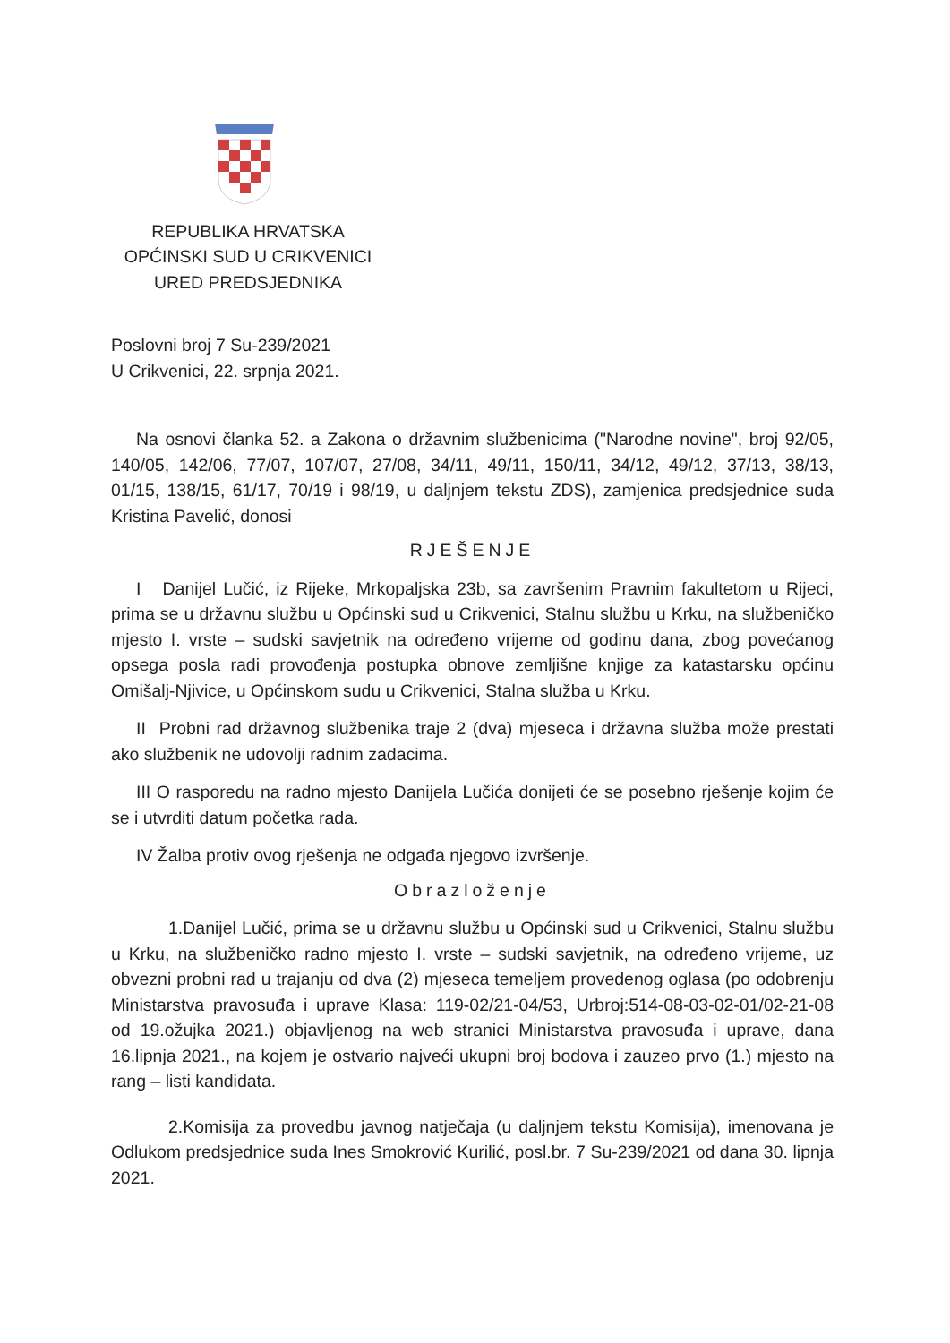REPUBLIKA HRVATSKA
OPĆINSKI SUD U CRIKVENICI
URED PREDSJEDNIKA
Poslovni broj 7 Su-239/2021
U Crikvenici, 22. srpnja 2021.
Na osnovi članka 52. a Zakona o državnim službenicima ("Narodne novine", broj 92/05, 140/05, 142/06, 77/07, 107/07, 27/08, 34/11, 49/11, 150/11, 34/12, 49/12, 37/13, 38/13, 01/15, 138/15, 61/17, 70/19 i 98/19, u daljnjem tekstu ZDS), zamjenica predsjednice suda Kristina Pavelić, donosi
RJEŠENJE
I Danijel Lučić, iz Rijeke, Mrkopaljska 23b, sa završenim Pravnim fakultetom u Rijeci, prima se u državnu službu u Općinski sud u Crikvenici, Stalnu službu u Krku, na službeničko mjesto I. vrste – sudski savjetnik na određeno vrijeme od godinu dana, zbog povećanog opsega posla radi provođenja postupka obnove zemljišne knjige za katastarsku općinu Omišalj-Njivice, u Općinskom sudu u Crikvenici, Stalna služba u Krku.
II Probni rad državnog službenika traje 2 (dva) mjeseca i državna služba može prestati ako službenik ne udovolji radnim zadacima.
III O rasporedu na radno mjesto Danijela Lučića donijeti će se posebno rješenje kojim će se i utvrditi datum početka rada.
IV Žalba protiv ovog rješenja ne odgađa njegovo izvršenje.
Obrazloženje
1.Danijel Lučić, prima se u državnu službu u Općinski sud u Crikvenici, Stalnu službu u Krku, na službeničko radno mjesto I. vrste – sudski savjetnik, na određeno vrijeme, uz obvezni probni rad u trajanju od dva (2) mjeseca temeljem provedenog oglasa (po odobrenju Ministarstva pravosuđa i uprave Klasa: 119-02/21-04/53, Urbroj:514-08-03-02-01/02-21-08 od 19.ožujka 2021.) objavljenog na web stranici Ministarstva pravosuđa i uprave, dana 16.lipnja 2021., na kojem je ostvario najveći ukupni broj bodova i zauzeo prvo (1.) mjesto na rang – listi kandidata.
2.Komisija za provedbu javnog natječaja (u daljnjem tekstu Komisija), imenovana je Odlukom predsjednice suda Ines Smokrović Kurilić, posl.br. 7 Su-239/2021 od dana 30. lipnja 2021.